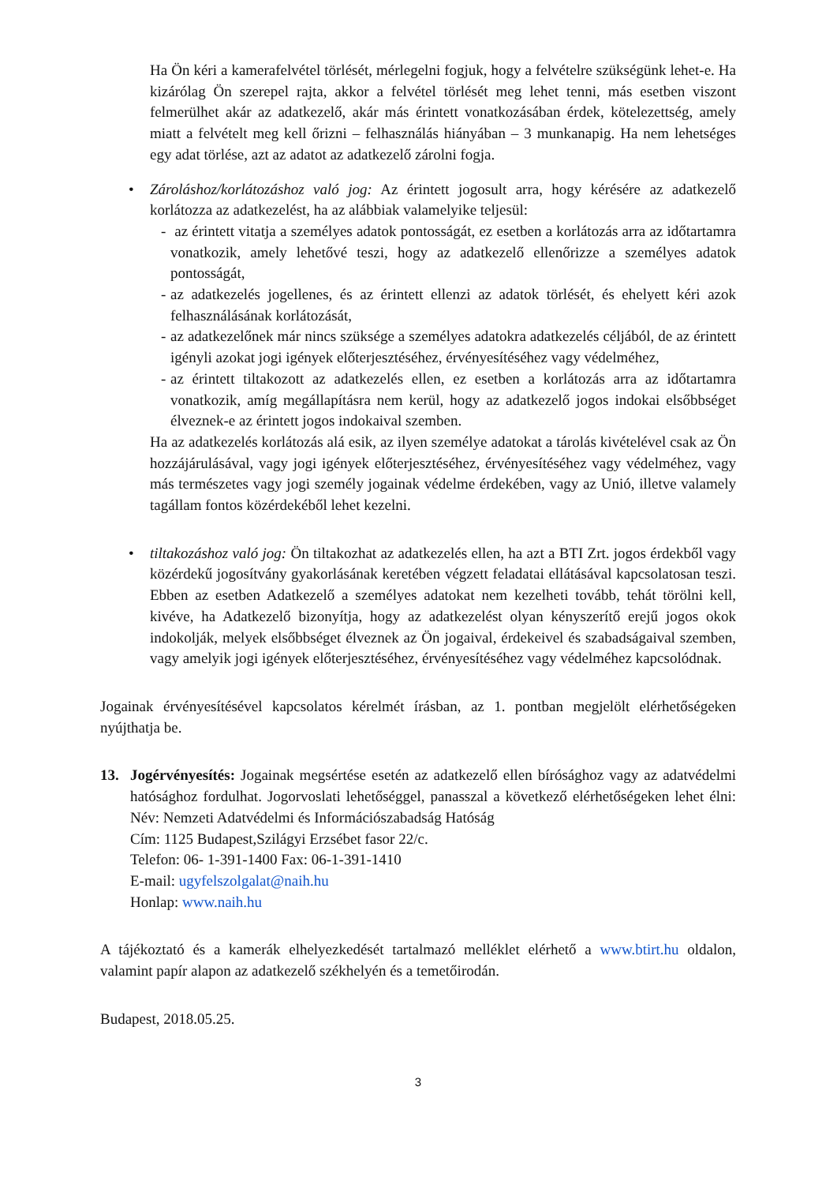Ha Ön kéri a kamerafelvétel törlését, mérlegelni fogjuk, hogy a felvételre szükségünk lehet-e. Ha kizárólag Ön szerepel rajta, akkor a felvétel törlését meg lehet tenni, más esetben viszont felmerülhet akár az adatkezelő, akár más érintett vonatkozásában érdek, kötelezettség, amely miatt a felvételt meg kell őrizni – felhasználás hiányában – 3 munkanapig. Ha nem lehetséges egy adat törlése, azt az adatot az adatkezelő zárolni fogja.
• Zároláshoz/korlátozáshoz való jog: Az érintett jogosult arra, hogy kérésére az adatkezelő korlátozza az adatkezelést, ha az alábbiak valamelyike teljesül:
- az érintett vitatja a személyes adatok pontosságát, ez esetben a korlátozás arra az időtartamra vonatkozik, amely lehetővé teszi, hogy az adatkezelő ellenőrizze a személyes adatok pontosságát,
- az adatkezelés jogellenes, és az érintett ellenzi az adatok törlését, és ehelyett kéri azok felhasználásának korlátozását,
- az adatkezelőnek már nincs szüksége a személyes adatokra adatkezelés céljából, de az érintett igényli azokat jogi igények előterjesztéséhez, érvényesítéséhez vagy védelméhez,
- az érintett tiltakozott az adatkezelés ellen, ez esetben a korlátozás arra az időtartamra vonatkozik, amíg megállapításra nem kerül, hogy az adatkezelő jogos indokai elsőbbséget élveznek-e az érintett jogos indokaival szemben.
Ha az adatkezelés korlátozás alá esik, az ilyen személye adatokat a tárolás kivételével csak az Ön hozzájárulásával, vagy jogi igények előterjesztéséhez, érvényesítéséhez vagy védelméhez, vagy más természetes vagy jogi személy jogainak védelme érdekében, vagy az Unió, illetve valamely tagállam fontos közérdekéből lehet kezelni.
• tiltakozáshoz való jog: Ön tiltakozhat az adatkezelés ellen, ha azt a BTI Zrt. jogos érdekből vagy közérdekű jogosítvány gyakorlásának keretében végzett feladatai ellátásával kapcsolatosan teszi. Ebben az esetben Adatkezelő a személyes adatokat nem kezelheti tovább, tehát törölni kell, kivéve, ha Adatkezelő bizonyítja, hogy az adatkezelést olyan kényszerítő erejű jogos okok indokolják, melyek elsőbbséget élveznek az Ön jogaival, érdekeivel és szabadságaival szemben, vagy amelyik jogi igények előterjesztéséhez, érvényesítéséhez vagy védelméhez kapcsolódnak.
Jogainak érvényesítésével kapcsolatos kérelmét írásban, az 1. pontban megjelölt elérhetőségeken nyújthatja be.
13. Jogérvényesítés: Jogainak megsértése esetén az adatkezelő ellen bírósághoz vagy az adatvédelmi hatósághoz fordulhat. Jogorvoslati lehetőséggel, panasszal a következő elérhetőségeken lehet élni: Név: Nemzeti Adatvédelmi és Információszabadság Hatóság
Cím: 1125 Budapest,Szilágyi Erzsébet fasor 22/c.
Telefon: 06- 1-391-1400 Fax: 06-1-391-1410
E-mail: ugyfelszolgalat@naih.hu
Honlap: www.naih.hu
A tájékoztató és a kamerák elhelyezkedését tartalmazó melléklet elérhető a www.btirt.hu oldalon, valamint papír alapon az adatkezelő székhelyén és a temetőirodán.
Budapest, 2018.05.25.
3